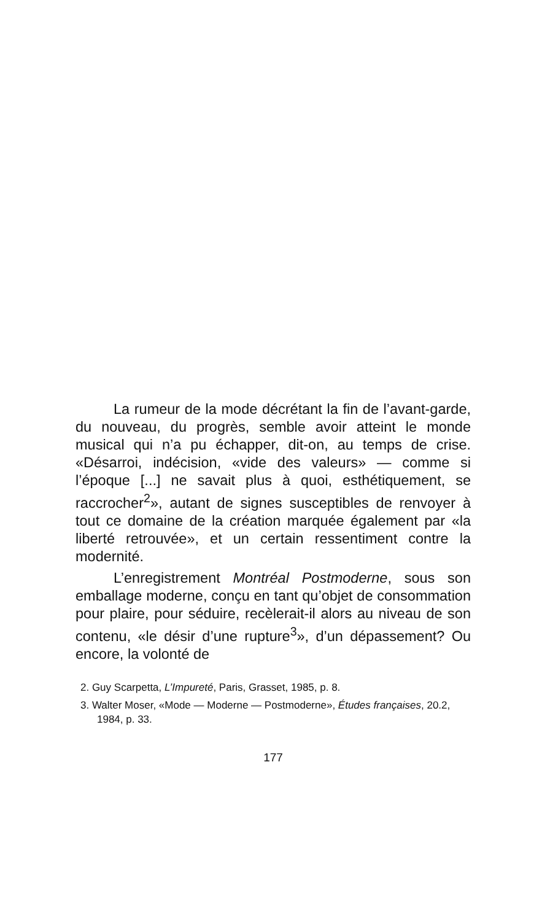La rumeur de la mode décrétant la fin de l’avant-garde, du nouveau, du progrès, semble avoir atteint le monde musical qui n’a pu échapper, dit-on, au temps de crise. «Désarroi, indécision, «vide des valeurs» — comme si l’époque [...] ne savait plus à quoi, esthétiquement, se raccrocher<sup>2</sup>», autant de signes susceptibles de renvoyer à tout ce domaine de la création marquée également par «la liberté retrouvée», et un certain ressentiment contre la modernité.
L’enregistrement Montréal Postmoderne, sous son emballage moderne, conçu en tant qu’objet de consommation pour plaire, pour séduire, recèlerait-il alors au niveau de son contenu, «le désir d’une rupture<sup>3</sup>», d’un dépassement? Ou encore, la volonté de
2. Guy Scarpetta, L’Impureté, Paris, Grasset, 1985, p. 8.
3. Walter Moser, «Mode — Moderne — Postmoderne», Études françaises, 20.2, 1984, p. 33.
177